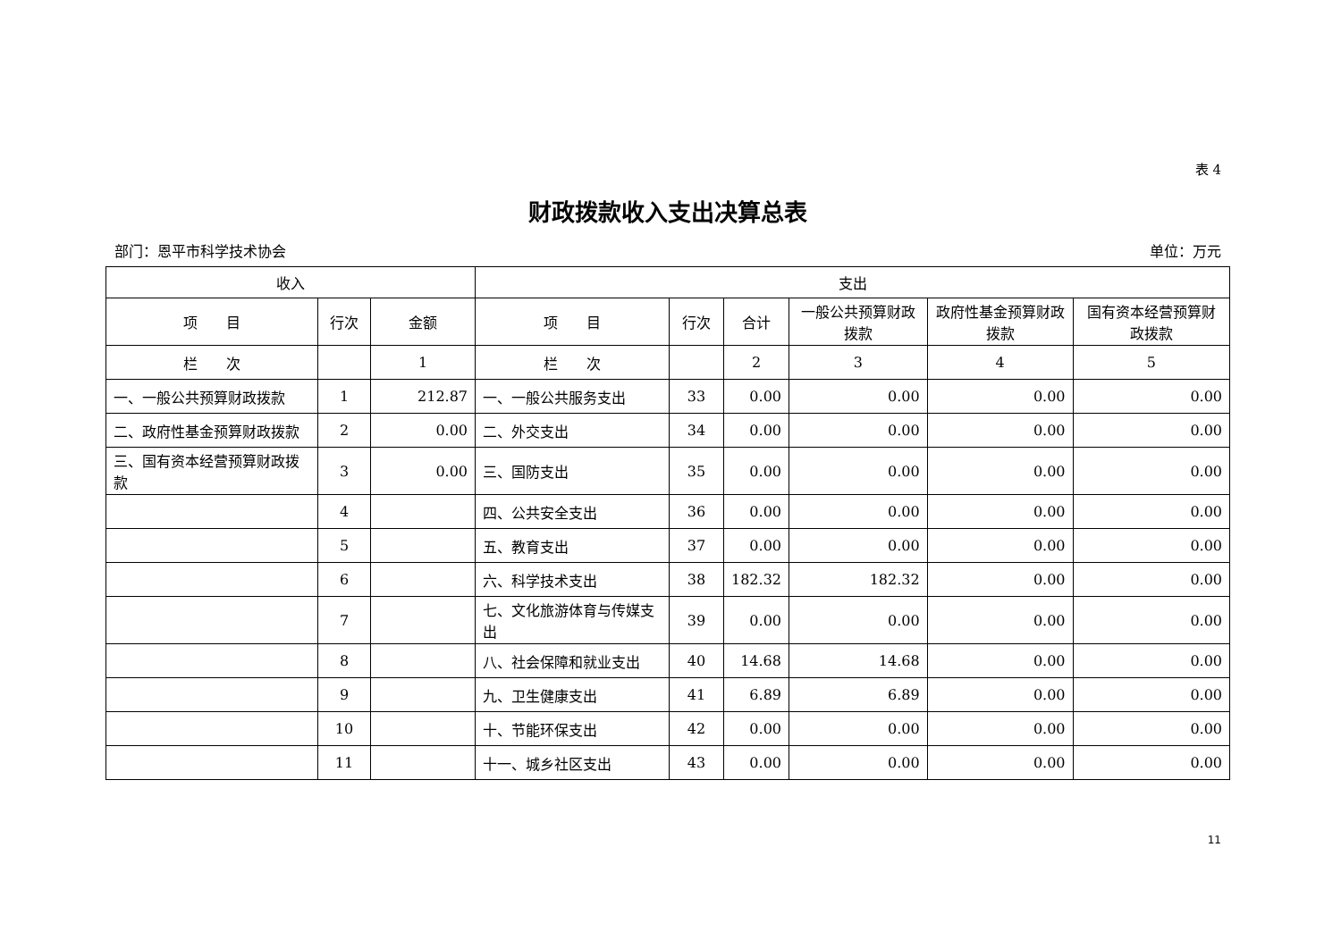表 4
财政拨款收入支出决算总表
部门：恩平市科学技术协会 单位：万元
| 收入 | | | 支出 | | | | | |
| --- | --- | --- | --- | --- | --- | --- | --- | --- |
| 项 目 | 行次 | 金额 | 项 目 | 行次 | 合计 | 一般公共预算财政拨款 | 政府性基金预算财政拨款 | 国有资本经营预算财政拨款 |
| 栏 次 | | 1 | 栏 次 | | 2 | 3 | 4 | 5 |
| 一、一般公共预算财政拨款 | 1 | 212.87 | 一、一般公共服务支出 | 33 | 0.00 | 0.00 | 0.00 | 0.00 |
| 二、政府性基金预算财政拨款 | 2 | 0.00 | 二、外交支出 | 34 | 0.00 | 0.00 | 0.00 | 0.00 |
| 三、国有资本经营预算财政拨款 | 3 | 0.00 | 三、国防支出 | 35 | 0.00 | 0.00 | 0.00 | 0.00 |
| | 4 | | 四、公共安全支出 | 36 | 0.00 | 0.00 | 0.00 | 0.00 |
| | 5 | | 五、教育支出 | 37 | 0.00 | 0.00 | 0.00 | 0.00 |
| | 6 | | 六、科学技术支出 | 38 | 182.32 | 182.32 | 0.00 | 0.00 |
| | 7 | | 七、文化旅游体育与传媒支出 | 39 | 0.00 | 0.00 | 0.00 | 0.00 |
| | 8 | | 八、社会保障和就业支出 | 40 | 14.68 | 14.68 | 0.00 | 0.00 |
| | 9 | | 九、卫生健康支出 | 41 | 6.89 | 6.89 | 0.00 | 0.00 |
| | 10 | | 十、节能环保支出 | 42 | 0.00 | 0.00 | 0.00 | 0.00 |
| | 11 | | 十一、城乡社区支出 | 43 | 0.00 | 0.00 | 0.00 | 0.00 |
11